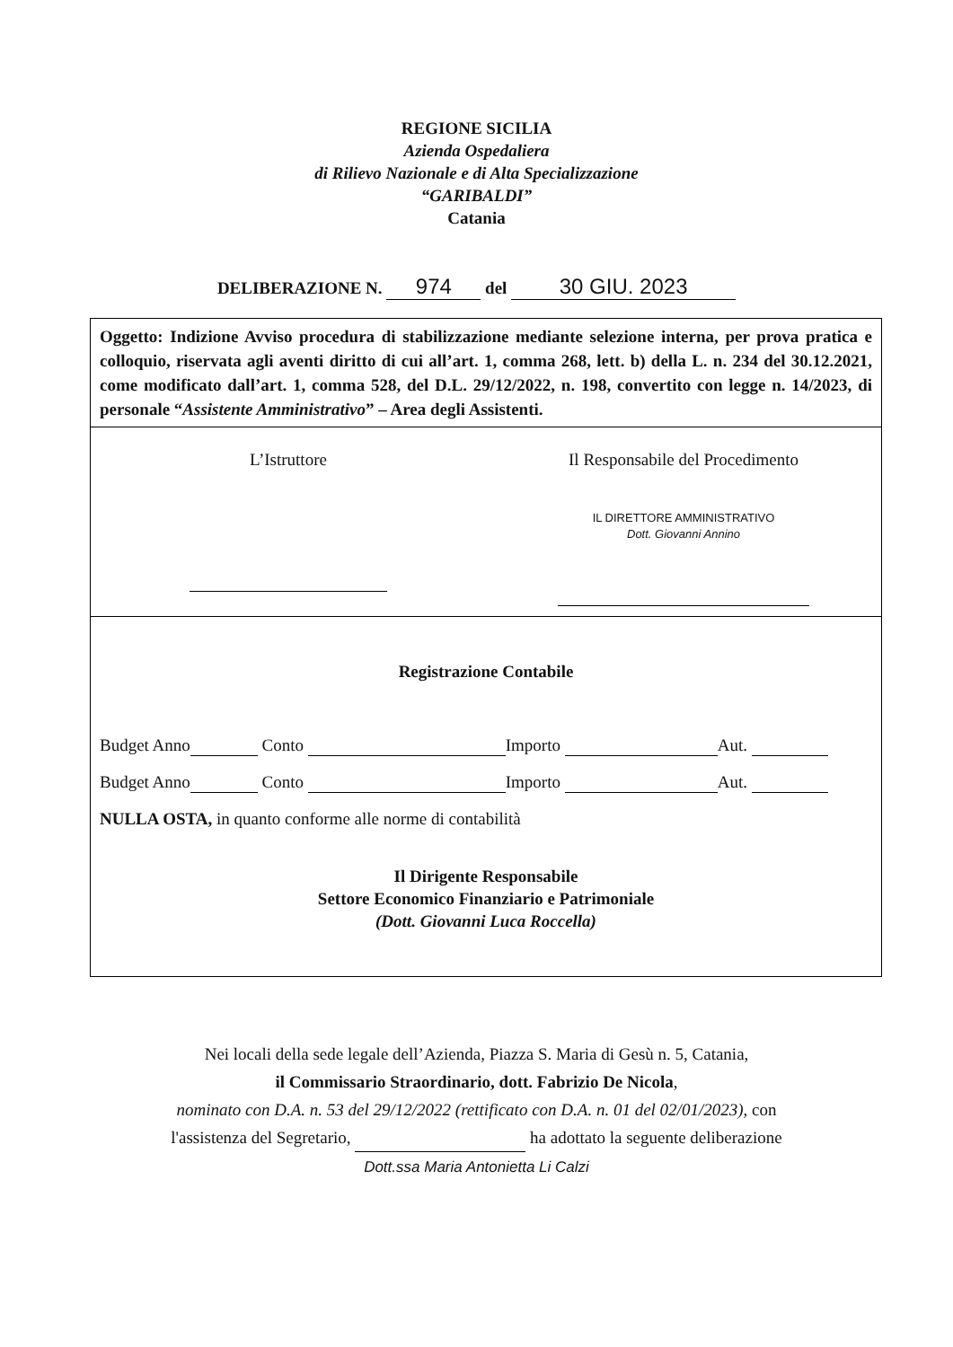REGIONE SICILIA
Azienda Ospedaliera
di Rilievo Nazionale e di Alta Specializzazione
“GARIBALDI”
Catania
DELIBERAZIONE N. 974 del 30 GIU. 2023
Oggetto: Indizione Avviso procedura di stabilizzazione mediante selezione interna, per prova pratica e colloquio, riservata agli aventi diritto di cui all’art. 1, comma 268, lett. b) della L. n. 234 del 30.12.2021, come modificato dall’art. 1, comma 528, del D.L. 29/12/2022, n. 198, convertito con legge n. 14/2023, di personale “Assistente Amministrativo” – Area degli Assistenti.
L’Istruttore Il Responsabile del Procedimento
IL DIRETTORE AMMINISTRATIVO
Dott. Giovanni Annino
Registrazione Contabile
Budget Anno Conto Importo Aut.
Budget Anno Conto Importo Aut.
NULLA OSTA, in quanto conforme alle norme di contabilità
Il Dirigente Responsabile
Settore Economico Finanziario e Patrimoniale
(Dott. Giovanni Luca Roccella)
Nei locali della sede legale dell’Azienda, Piazza S. Maria di Gesù n. 5, Catania,
il Commissario Straordinario, dott. Fabrizio De Nicola,
nominato con D.A. n. 53 del 29/12/2022 (rettificato con D.A. n. 01 del 02/01/2023), con
l'assistenza del Segretario, ha adottato la seguente deliberazione
Dott.ssa Maria Antonietta Li Calzi